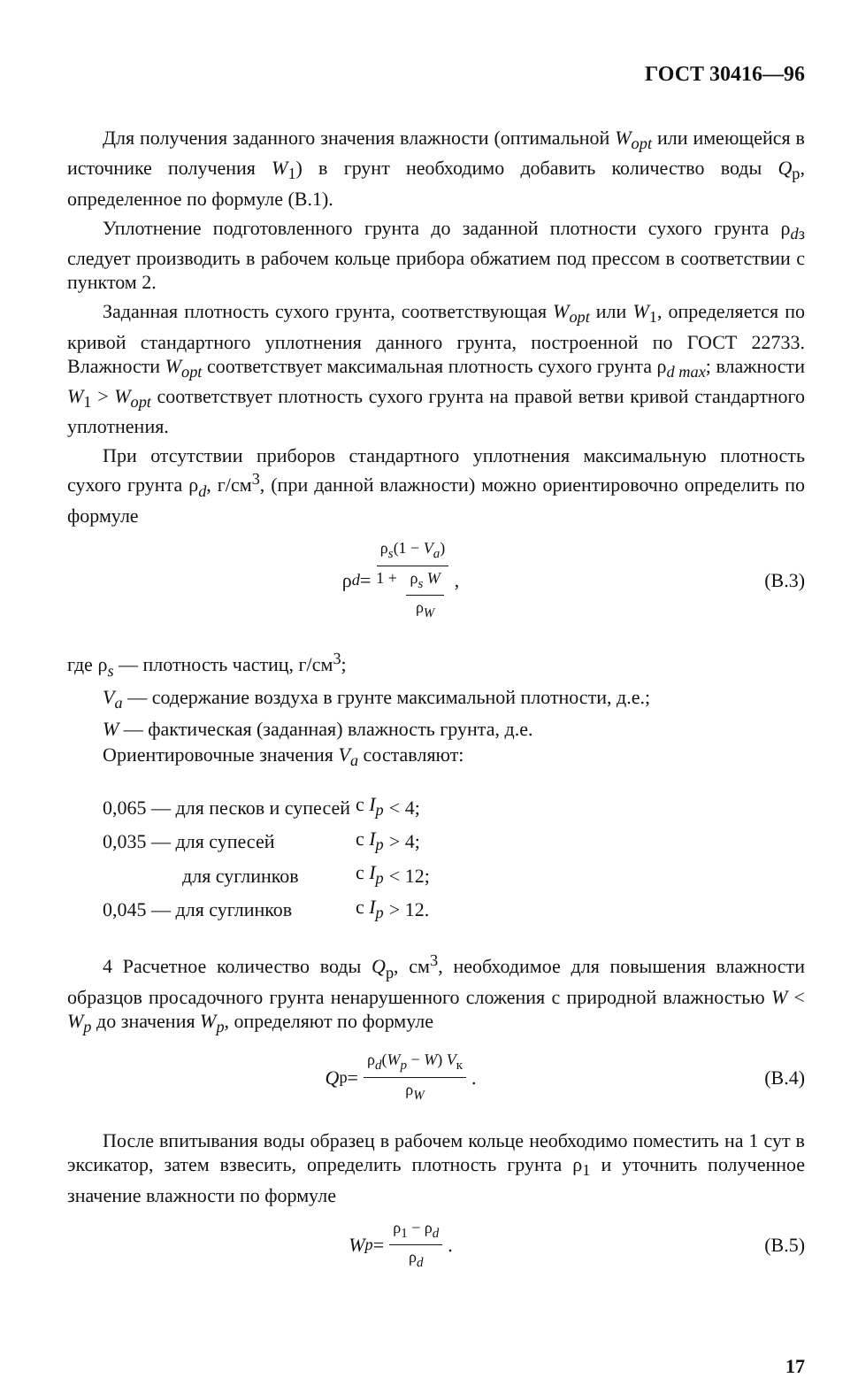ГОСТ 30416—96
Для получения заданного значения влажности (оптимальной W<sub>opt</sub> или имеющейся в источнике получения W<sub>1</sub>) в грунт необходимо добавить количество воды Q<sub>р</sub>, определенное по формуле (В.1).
Уплотнение подготовленного грунта до заданной плотности сухого грунта ρ<sub>dз</sub> следует производить в рабочем кольце прибора обжатием под прессом в соответствии с пунктом 2.
Заданная плотность сухого грунта, соответствующая W<sub>opt</sub> или W<sub>1</sub>, определяется по кривой стандартного уплотнения данного грунта, построенной по ГОСТ 22733. Влажности W<sub>opt</sub> соответствует максимальная плотность сухого грунта ρ<sub>d max</sub>; влажности W<sub>1</sub> > W<sub>opt</sub> соответствует плотность сухого грунта на правой ветви кривой стандартного уплотнения.
При отсутствии приборов стандартного уплотнения максимальную плотность сухого грунта ρ<sub>d</sub>, г/см<sup>3</sup>, (при данной влажности) можно ориентировочно определить по формуле
ρ<sub>d</sub> = ρ<sub>s</sub>(1 − V<sub>a</sub>) 1 + ρ<sub>s</sub> W ρ<sub>W</sub> , (В.3)
где ρ<sub>s</sub> — плотность частиц, г/см<sup>3</sup>;
V<sub>a</sub> — содержание воздуха в грунте максимальной плотности, д.е.;
W — фактическая (заданная) влажность грунта, д.е.
Ориентировочные значения V<sub>a</sub> составляют:
| 0,065 — для песков и супесей | с I<sub>p</sub> | < 4; |
| 0,035 — для супесей | с I<sub>p</sub> | > 4; |
| для суглинков | с I<sub>p</sub> | < 12; |
| 0,045 — для суглинков | с I<sub>p</sub> | > 12. |
4 Расчетное количество воды Q<sub>р</sub>, см<sup>3</sup>, необходимое для повышения влажности образцов просадочного грунта ненарушенного сложения с природной влажностью W < W<sub>p</sub> до значения W<sub>p</sub>, определяют по формуле
Q<sub>р</sub> = ρ<sub>d</sub>(W<sub>p</sub> − W) V<sub>к</sub> ρ<sub>W</sub> . (В.4)
После впитывания воды образец в рабочем кольце необходимо поместить на 1 сут в эксикатор, затем взвесить, определить плотность грунта ρ<sub>1</sub> и уточнить полученное значение влажности по формуле
W<sub>p</sub> = ρ<sub>1</sub> − ρ<sub>d</sub> ρ<sub>d</sub> . (В.5)
17